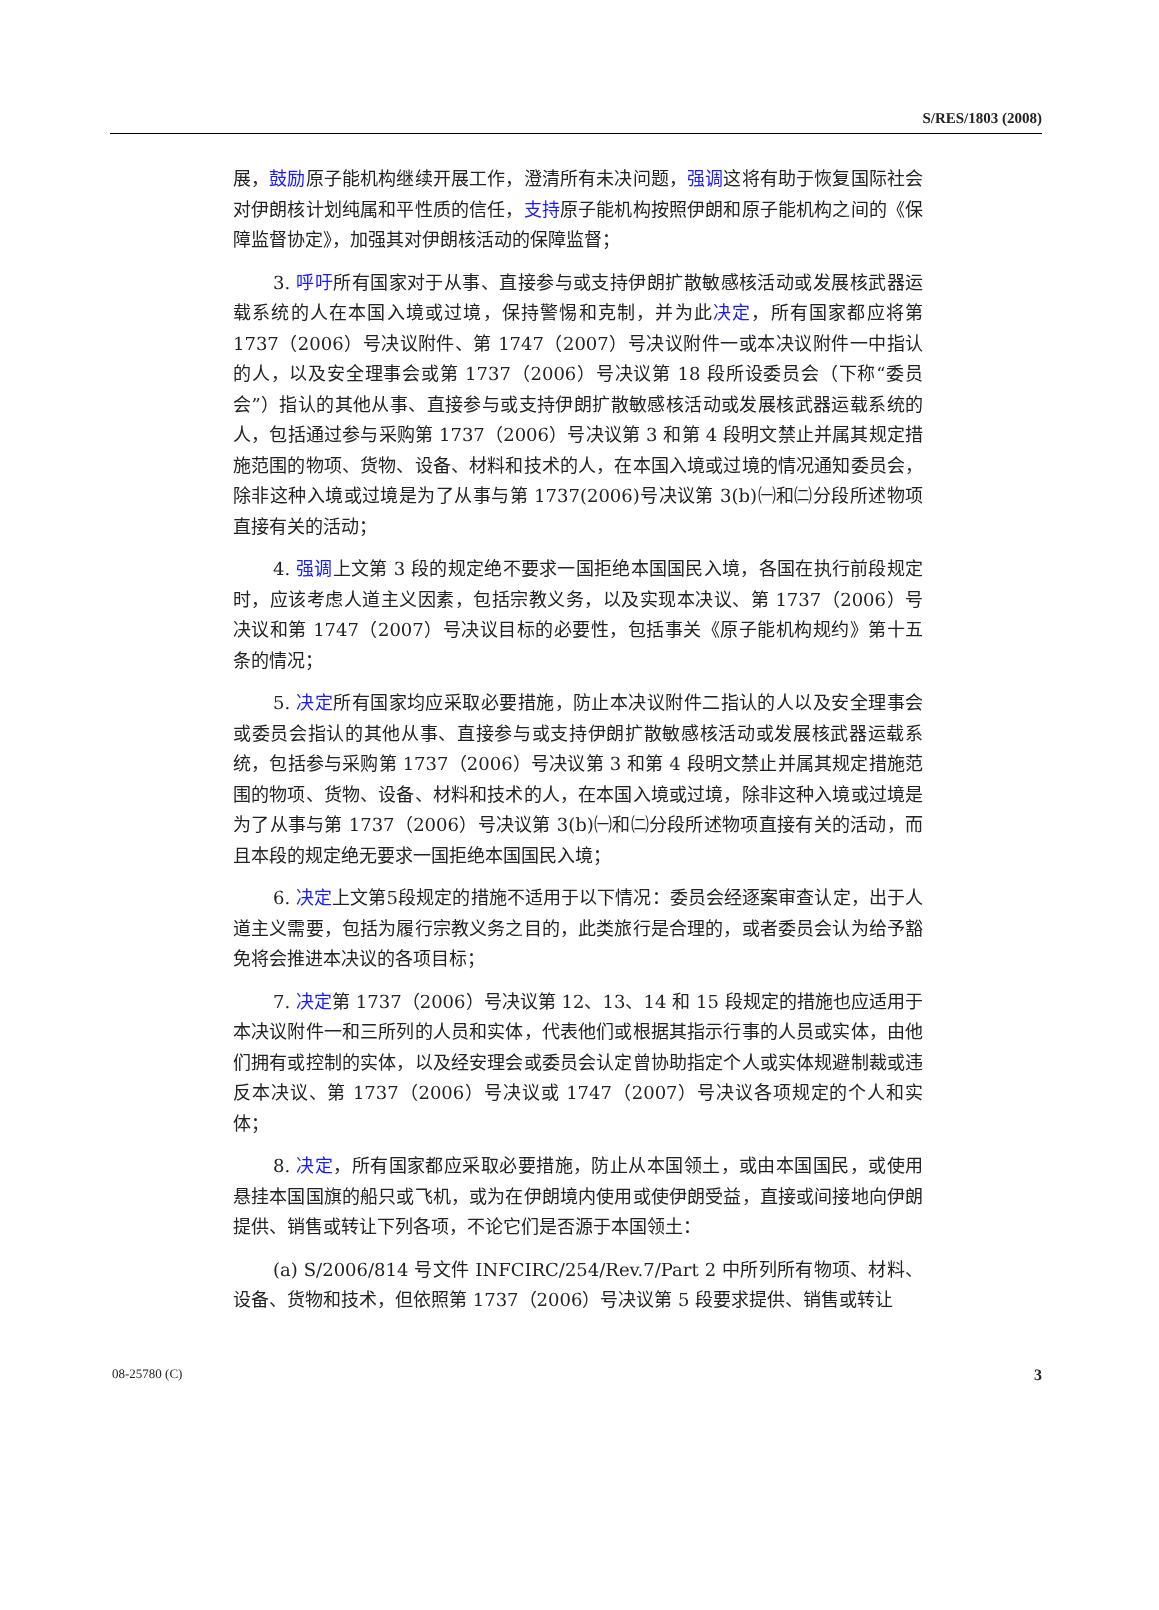S/RES/1803 (2008)
展，鼓励原子能机构继续开展工作，澄清所有未决问题，强调这将有助于恢复国际社会对伊朗核计划纯属和平性质的信任，支持原子能机构按照伊朗和原子能机构之间的《保障监督协定》，加强其对伊朗核活动的保障监督；
3. 呼吁所有国家对于从事、直接参与或支持伊朗扩散敏感核活动或发展核武器运载系统的人在本国入境或过境，保持警惕和克制，并为此决定，所有国家都应将第 1737（2006）号决议附件、第 1747（2007）号决议附件一或本决议附件一中指认的人，以及安全理事会或第 1737（2006）号决议第 18 段所设委员会（下称“委员会”）指认的其他从事、直接参与或支持伊朗扩散敏感核活动或发展核武器运载系统的人，包括通过参与采购第 1737（2006）号决议第 3 和第 4 段明文禁止并属其规定措施范围的物项、货物、设备、材料和技术的人，在本国入境或过境的情况通知委员会，除非这种入境或过境是为了从事与第 1737(2006)号决议第 3(b)㈠和㈡分段所述物项直接有关的活动；
4. 强调上文第 3 段的规定绝不要求一国拒绝本国国民入境，各国在执行前段规定时，应该考虑人道主义因素，包括宗教义务，以及实现本决议、第 1737（2006）号决议和第 1747（2007）号决议目标的必要性，包括事关《原子能机构规约》第十五条的情况；
5. 决定所有国家均应采取必要措施，防止本决议附件二指认的人以及安全理事会或委员会指认的其他从事、直接参与或支持伊朗扩散敏感核活动或发展核武器运载系统，包括参与采购第 1737（2006）号决议第 3 和第 4 段明文禁止并属其规定措施范围的物项、货物、设备、材料和技术的人，在本国入境或过境，除非这种入境或过境是为了从事与第 1737（2006）号决议第 3(b)㈠和㈡分段所述物项直接有关的活动，而且本段的规定绝无要求一国拒绝本国国民入境；
6. 决定上文第5段规定的措施不适用于以下情况：委员会经逐案审查认定，出于人道主义需要，包括为履行宗教义务之目的，此类旅行是合理的，或者委员会认为给予豁免将会推进本决议的各项目标；
7. 决定第 1737（2006）号决议第 12、13、14 和 15 段规定的措施也应适用于本决议附件一和三所列的人员和实体，代表他们或根据其指示行事的人员或实体，由他们拥有或控制的实体，以及经安理会或委员会认定曾协助指定个人或实体规避制裁或违反本决议、第 1737（2006）号决议或 1747（2007）号决议各项规定的个人和实体；
8. 决定，所有国家都应采取必要措施，防止从本国领土，或由本国国民，或使用悬挂本国国旗的船只或飞机，或为在伊朗境内使用或使伊朗受益，直接或间接地向伊朗提供、销售或转让下列各项，不论它们是否源于本国领土：
(a) S/2006/814 号文件 INFCIRC/254/Rev.7/Part 2 中所列所有物项、材料、设备、货物和技术，但依照第 1737（2006）号决议第 5 段要求提供、销售或转让
08-25780 (C) 3